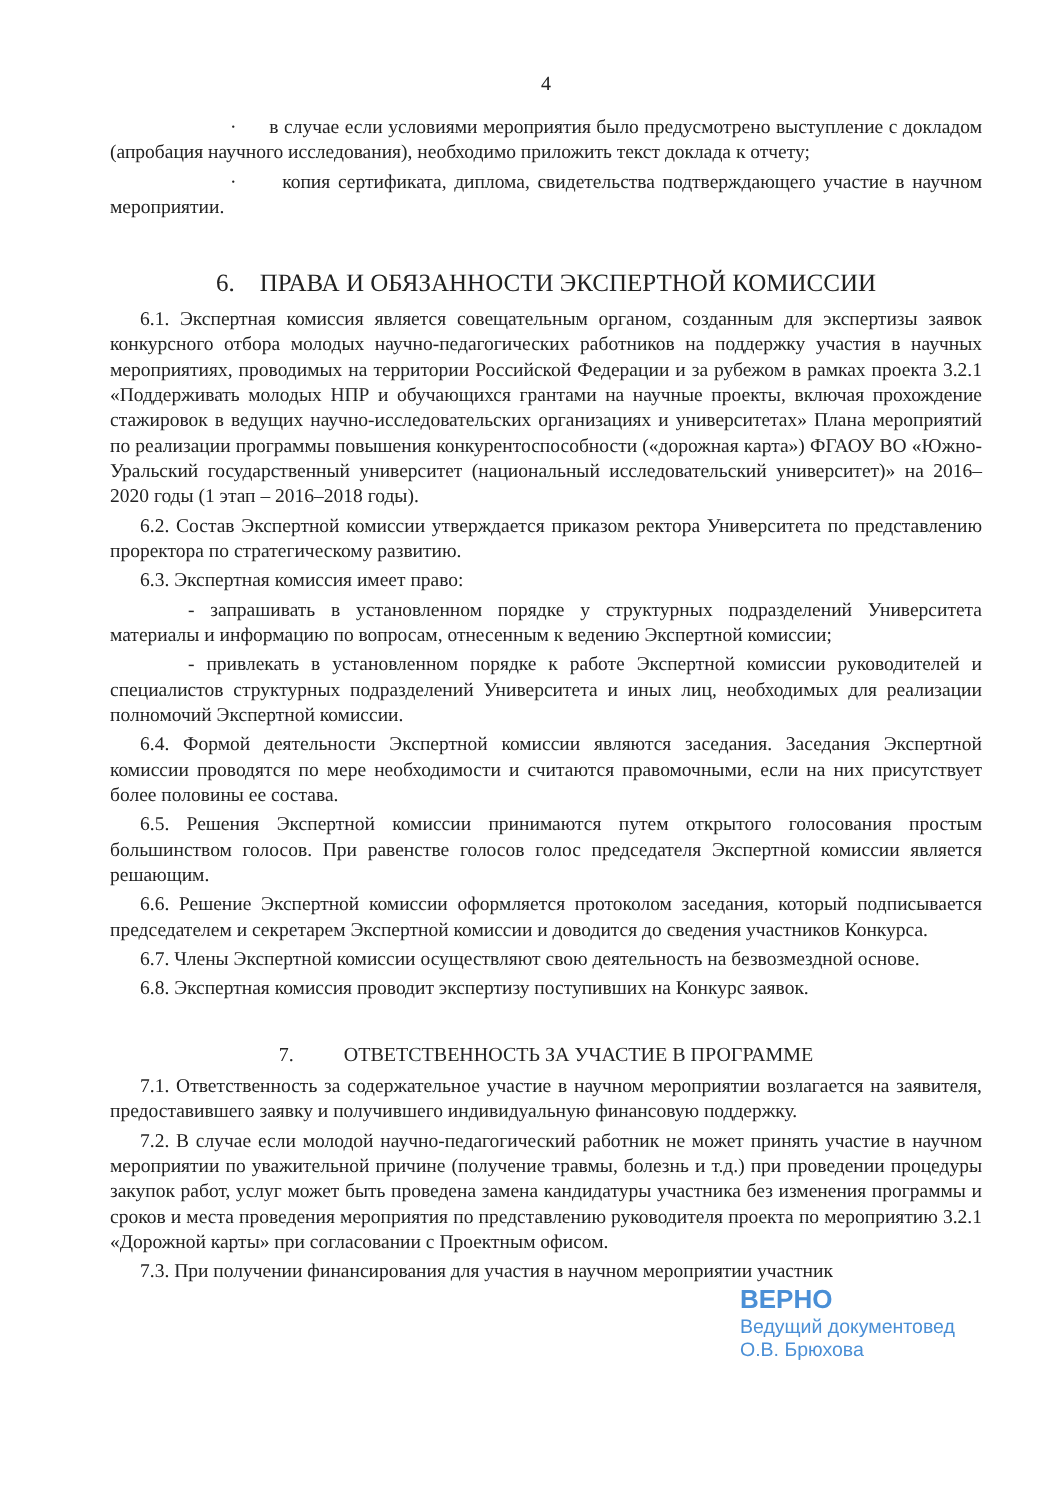4
· в случае если условиями мероприятия было предусмотрено выступление с докладом (апробация научного исследования), необходимо приложить текст доклада к отчету;
· копия сертификата, диплома, свидетельства подтверждающего участие в научном мероприятии.
6. ПРАВА И ОБЯЗАННОСТИ ЭКСПЕРТНОЙ КОМИССИИ
6.1. Экспертная комиссия является совещательным органом, созданным для экспертизы заявок конкурсного отбора молодых научно-педагогических работников на поддержку участия в научных мероприятиях, проводимых на территории Российской Федерации и за рубежом в рамках проекта 3.2.1 «Поддерживать молодых НПР и обучающихся грантами на научные проекты, включая прохождение стажировок в ведущих научно-исследовательских организациях и университетах» Плана мероприятий по реализации программы повышения конкурентоспособности («дорожная карта») ФГАОУ ВО «Южно-Уральский государственный университет (национальный исследовательский университет)» на 2016–2020 годы (1 этап – 2016–2018 годы).
6.2. Состав Экспертной комиссии утверждается приказом ректора Университета по представлению проректора по стратегическому развитию.
6.3. Экспертная комиссия имеет право:
- запрашивать в установленном порядке у структурных подразделений Университета материалы и информацию по вопросам, отнесенным к ведению Экспертной комиссии;
- привлекать в установленном порядке к работе Экспертной комиссии руководителей и специалистов структурных подразделений Университета и иных лиц, необходимых для реализации полномочий Экспертной комиссии.
6.4. Формой деятельности Экспертной комиссии являются заседания. Заседания Экспертной комиссии проводятся по мере необходимости и считаются правомочными, если на них присутствует более половины ее состава.
6.5. Решения Экспертной комиссии принимаются путем открытого голосования простым большинством голосов. При равенстве голосов голос председателя Экспертной комиссии является решающим.
6.6. Решение Экспертной комиссии оформляется протоколом заседания, который подписывается председателем и секретарем Экспертной комиссии и доводится до сведения участников Конкурса.
6.7. Члены Экспертной комиссии осуществляют свою деятельность на безвозмездной основе.
6.8. Экспертная комиссия проводит экспертизу поступивших на Конкурс заявок.
7. ОТВЕТСТВЕННОСТЬ ЗА УЧАСТИЕ В ПРОГРАММЕ
7.1. Ответственность за содержательное участие в научном мероприятии возлагается на заявителя, предоставившего заявку и получившего индивидуальную финансовую поддержку.
7.2. В случае если молодой научно-педагогический работник не может принять участие в научном мероприятии по уважительной причине (получение травмы, болезнь и т.д.) при проведении процедуры закупок работ, услуг может быть проведена замена кандидатуры участника без изменения программы и сроков и места проведения мероприятия по представлению руководителя проекта по мероприятию 3.2.1 «Дорожной карты» при согласовании с Проектным офисом.
7.3. При получении финансирования для участия в научном мероприятии участник
ВЕРНО
Ведущий документовед
О.В. Брюхова